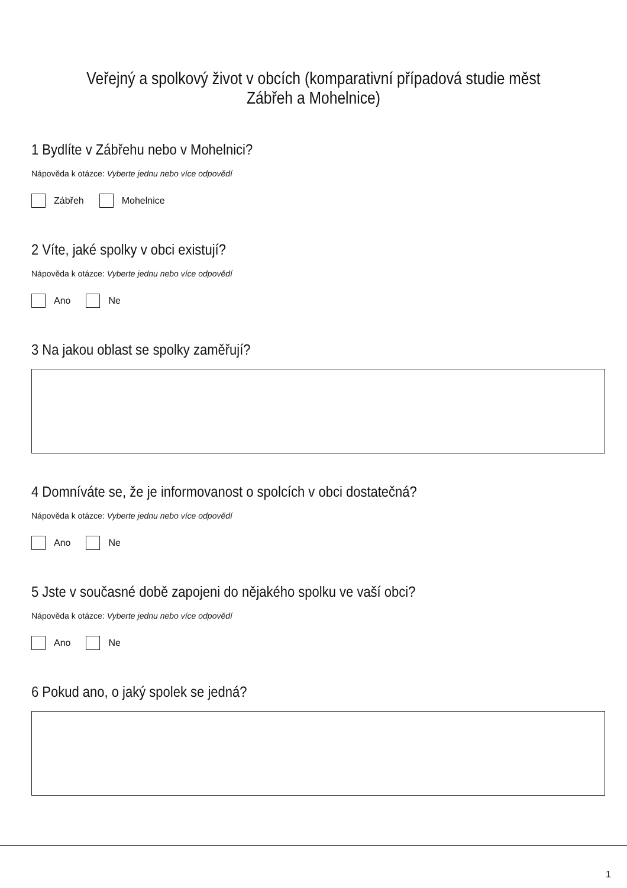Veřejný a spolkový život v obcích (komparativní případová studie měst Zábřeh a Mohelnice)
1 Bydlíte v Zábřehu nebo v Mohelnici?
Nápověda k otázce: Vyberte jednu nebo více odpovědí
Zábřeh Mohelnice
2 Víte, jaké spolky v obci existují?
Nápověda k otázce: Vyberte jednu nebo více odpovědí
Ano Ne
3 Na jakou oblast se spolky zaměřují?
4 Domníváte se, že je informovanost o spolcích v obci dostatečná?
Nápověda k otázce: Vyberte jednu nebo více odpovědí
Ano Ne
5 Jste v současné době zapojeni do nějakého spolku ve vaší obci?
Nápověda k otázce: Vyberte jednu nebo více odpovědí
Ano Ne
6 Pokud ano, o jaký spolek se jedná?
1